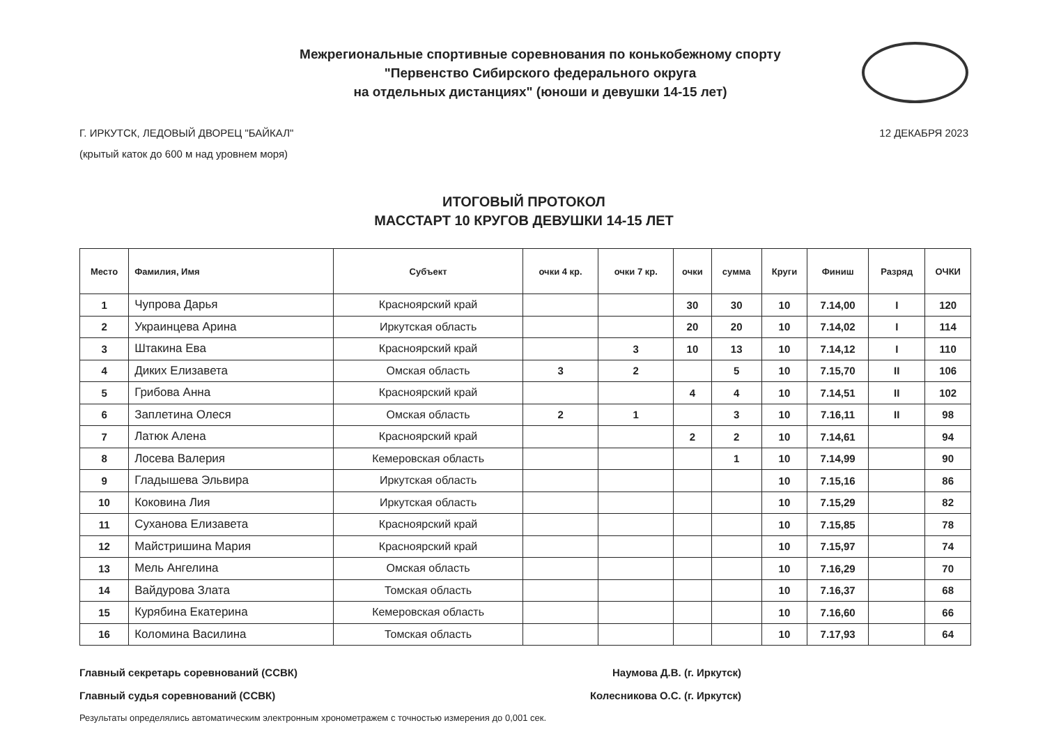Межрегиональные спортивные соревнования по конькобежному спорту
"Первенство Сибирского федерального округа
на отдельных дистанциях" (юноши и девушки 14-15 лет)
Г. ИРКУТСК, ЛЕДОВЫЙ ДВОРЕЦ "БАЙКАЛ"
(крытый каток до 600 м над уровнем моря)
12 ДЕКАБРЯ 2023
ИТОГОВЫЙ ПРОТОКОЛ
МАССТАРТ 10 КРУГОВ ДЕВУШКИ 14-15 ЛЕТ
| Место | Фамилия, Имя | Субъект | очки 4 кр. | очки 7 кр. | очки | сумма | Круги | Финиш | Разряд | ОЧКИ |
| --- | --- | --- | --- | --- | --- | --- | --- | --- | --- | --- |
| 1 | Чупрова Дарья | Красноярский край | | | 30 | 30 | 10 | 7.14,00 | I | 120 |
| 2 | Украинцева Арина | Иркутская область | | | 20 | 20 | 10 | 7.14,02 | I | 114 |
| 3 | Штакина Ева | Красноярский край | | 3 | 10 | 13 | 10 | 7.14,12 | I | 110 |
| 4 | Диких Елизавета | Омская область | 3 | 2 | | 5 | 10 | 7.15,70 | II | 106 |
| 5 | Грибова Анна | Красноярский край | | | 4 | 4 | 10 | 7.14,51 | II | 102 |
| 6 | Заплетина Олеся | Омская область | 2 | 1 | | 3 | 10 | 7.16,11 | II | 98 |
| 7 | Латюк Алена | Красноярский край | | | 2 | 2 | 10 | 7.14,61 | | 94 |
| 8 | Лосева Валерия | Кемеровская область | | | | 1 | 10 | 7.14,99 | | 90 |
| 9 | Гладышева Эльвира | Иркутская область | | | | | 10 | 7.15,16 | | 86 |
| 10 | Коковина Лия | Иркутская область | | | | | 10 | 7.15,29 | | 82 |
| 11 | Суханова Елизавета | Красноярский край | | | | | 10 | 7.15,85 | | 78 |
| 12 | Майстришина Мария | Красноярский край | | | | | 10 | 7.15,97 | | 74 |
| 13 | Мель Ангелина | Омская область | | | | | 10 | 7.16,29 | | 70 |
| 14 | Вайдурова Злата | Томская область | | | | | 10 | 7.16,37 | | 68 |
| 15 | Курябина Екатерина | Кемеровская область | | | | | 10 | 7.16,60 | | 66 |
| 16 | Коломина Василина | Томская область | | | | | 10 | 7.17,93 | | 64 |
Главный секретарь соревнований (ССВК) Наумова Д.В. (г. Иркутск)
Главный судья соревнований (ССВК) Колесникова О.С. (г. Иркутск)
Результаты определялись автоматическим электронным хронометражем с точностью измерения до 0,001 сек.